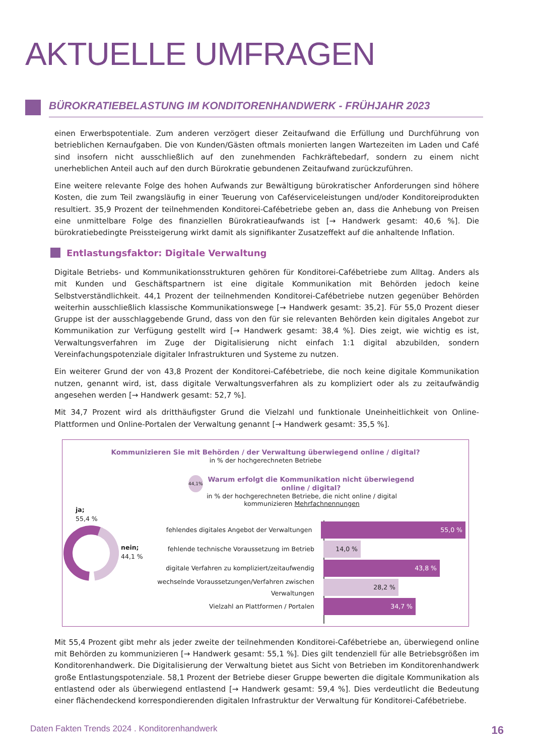AKTUELLE UMFRAGEN
BÜROKRATIEBELASTUNG IM KONDITORENHANDWERK - FRÜHJAHR 2023
einen Erwerbspotentiale. Zum anderen verzögert dieser Zeitaufwand die Erfüllung und Durchführung von betrieblichen Kernaufgaben. Die von Kunden/Gästen oftmals monierten langen Wartezeiten im Laden und Café sind insofern nicht ausschließlich auf den zunehmenden Fachkräftebedarf, sondern zu einem nicht unerheblichen Anteil auch auf den durch Bürokratie gebundenen Zeitaufwand zurückzuführen.
Eine weitere relevante Folge des hohen Aufwands zur Bewältigung bürokratischer Anforderungen sind höhere Kosten, die zum Teil zwangsläufig in einer Teuerung von Caféserviceleistungen und/oder Konditoreiprodukten resultiert. 35,9 Prozent der teilnehmenden Konditorei-Cafébetriebe geben an, dass die Anhebung von Preisen eine unmittelbare Folge des finanziellen Bürokratieaufwands ist [→ Handwerk gesamt: 40,6 %]. Die bürokratiebedingte Preissteigerung wirkt damit als signifikanter Zusatzeffekt auf die anhaltende Inflation.
Entlastungsfaktor: Digitale Verwaltung
Digitale Betriebs- und Kommunikationsstrukturen gehören für Konditorei-Cafébetriebe zum Alltag. Anders als mit Kunden und Geschäftspartnern ist eine digitale Kommunikation mit Behörden jedoch keine Selbstverständlichkeit. 44,1 Prozent der teilnehmenden Konditorei-Cafébetriebe nutzen gegenüber Behörden weiterhin ausschließlich klassische Kommunikationswege [→ Handwerk gesamt: 35,2]. Für 55,0 Prozent dieser Gruppe ist der ausschlaggebende Grund, dass von den für sie relevanten Behörden kein digitales Angebot zur Kommunikation zur Verfügung gestellt wird [→ Handwerk gesamt: 38,4 %]. Dies zeigt, wie wichtig es ist, Verwaltungsverfahren im Zuge der Digitalisierung nicht einfach 1:1 digital abzubilden, sondern Vereinfachungspotenziale digitaler Infrastrukturen und Systeme zu nutzen.
Ein weiterer Grund der von 43,8 Prozent der Konditorei-Cafébetriebe, die noch keine digitale Kommunikation nutzen, genannt wird, ist, dass digitale Verwaltungsverfahren als zu kompliziert oder als zu zeitaufwändig angesehen werden [→ Handwerk gesamt: 52,7 %].
Mit 34,7 Prozent wird als dritthäufigster Grund die Vielzahl und funktionale Uneinheitlichkeit von Online-Plattformen und Online-Portalen der Verwaltung genannt [→ Handwerk gesamt: 35,5 %].
Kommunizieren Sie mit Behörden / der Verwaltung überwiegend online / digital?
in % der hochgerechneten Betriebe
44,1% Warum erfolgt die Kommunikation nicht überwiegend online / digital?
in % der hochgerechneten Betriebe, die nicht online / digital kommunizieren Mehrfachnennungen
ja;
55,4 %
nein;
44,1 %
fehlendes digitales Angebot der Verwaltungen
55,0 %
fehlende technische Voraussetzung im Betrieb
14,0 %
digitale Verfahren zu kompliziert/zeitaufwendig
43,8 %
wechselnde Voraussetzungen/Verfahren zwischen Verwaltungen
28,2 %
Vielzahl an Plattformen / Portalen
34,7 %
Mit 55,4 Prozent gibt mehr als jeder zweite der teilnehmenden Konditorei-Cafébetriebe an, überwiegend online mit Behörden zu kommunizieren [→ Handwerk gesamt: 55,1 %]. Dies gilt tendenziell für alle Betriebsgrößen im Konditorenhandwerk. Die Digitalisierung der Verwaltung bietet aus Sicht von Betrieben im Konditorenhandwerk große Entlastungspotenziale. 58,1 Prozent der Betriebe dieser Gruppe bewerten die digitale Kommunikation als entlastend oder als überwiegend entlastend [→ Handwerk gesamt: 59,4 %]. Dies verdeutlicht die Bedeutung einer flächendeckend korrespondierenden digitalen Infrastruktur der Verwaltung für Konditorei-Cafébetriebe.
Daten Fakten Trends 2024 . Konditorenhandwerk 16